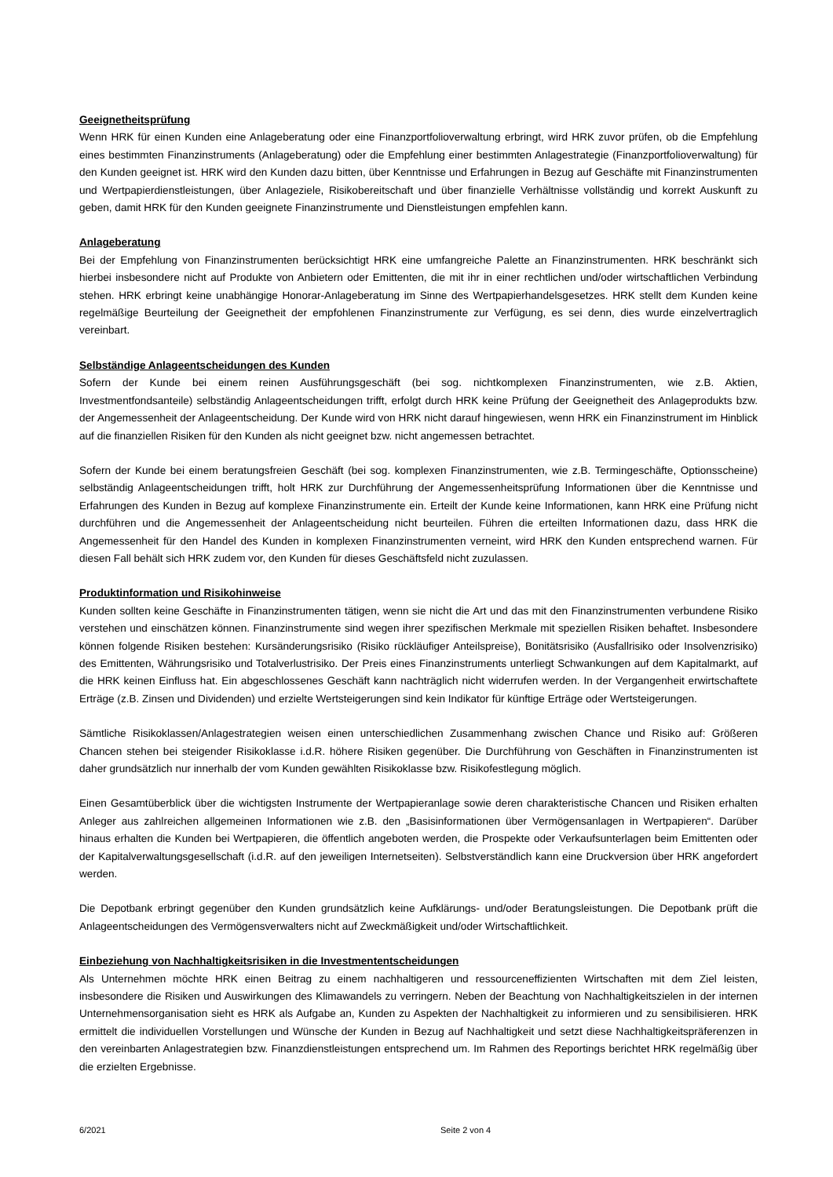Geeignetheitsprüfung
Wenn HRK für einen Kunden eine Anlageberatung oder eine Finanzportfolioverwaltung erbringt, wird HRK zuvor prüfen, ob die Empfehlung eines bestimmten Finanzinstruments (Anlageberatung) oder die Empfehlung einer bestimmten Anlagestrategie (Finanzportfolioverwaltung) für den Kunden geeignet ist. HRK wird den Kunden dazu bitten, über Kenntnisse und Erfahrungen in Bezug auf Geschäfte mit Finanzinstrumenten und Wertpapierdienstleistungen, über Anlageziele, Risikobereitschaft und über finanzielle Verhältnisse vollständig und korrekt Auskunft zu geben, damit HRK für den Kunden geeignete Finanzinstrumente und Dienstleistungen empfehlen kann.
Anlageberatung
Bei der Empfehlung von Finanzinstrumenten berücksichtigt HRK eine umfangreiche Palette an Finanzinstrumenten. HRK beschränkt sich hierbei insbesondere nicht auf Produkte von Anbietern oder Emittenten, die mit ihr in einer rechtlichen und/oder wirtschaftlichen Verbindung stehen. HRK erbringt keine unabhängige Honorar-Anlageberatung im Sinne des Wertpapierhandelsgesetzes. HRK stellt dem Kunden keine regelmäßige Beurteilung der Geeignetheit der empfohlenen Finanzinstrumente zur Verfügung, es sei denn, dies wurde einzelvertraglich vereinbart.
Selbständige Anlageentscheidungen des Kunden
Sofern der Kunde bei einem reinen Ausführungsgeschäft (bei sog. nichtkomplexen Finanzinstrumenten, wie z.B. Aktien, Investmentfondsanteile) selbständig Anlageentscheidungen trifft, erfolgt durch HRK keine Prüfung der Geeignetheit des Anlageprodukts bzw. der Angemessenheit der Anlageentscheidung. Der Kunde wird von HRK nicht darauf hingewiesen, wenn HRK ein Finanzinstrument im Hinblick auf die finanziellen Risiken für den Kunden als nicht geeignet bzw. nicht angemessen betrachtet.
Sofern der Kunde bei einem beratungsfreien Geschäft (bei sog. komplexen Finanzinstrumenten, wie z.B. Termingeschäfte, Optionsscheine) selbständig Anlageentscheidungen trifft, holt HRK zur Durchführung der Angemessenheitsprüfung Informationen über die Kenntnisse und Erfahrungen des Kunden in Bezug auf komplexe Finanzinstrumente ein. Erteilt der Kunde keine Informationen, kann HRK eine Prüfung nicht durchführen und die Angemessenheit der Anlageentscheidung nicht beurteilen. Führen die erteilten Informationen dazu, dass HRK die Angemessenheit für den Handel des Kunden in komplexen Finanzinstrumenten verneint, wird HRK den Kunden entsprechend warnen. Für diesen Fall behält sich HRK zudem vor, den Kunden für dieses Geschäftsfeld nicht zuzulassen.
Produktinformation und Risikohinweise
Kunden sollten keine Geschäfte in Finanzinstrumenten tätigen, wenn sie nicht die Art und das mit den Finanzinstrumenten verbundene Risiko verstehen und einschätzen können. Finanzinstrumente sind wegen ihrer spezifischen Merkmale mit speziellen Risiken behaftet. Insbesondere können folgende Risiken bestehen: Kursänderungsrisiko (Risiko rückläufiger Anteilspreise), Bonitätsrisiko (Ausfallrisiko oder Insolvenzrisiko) des Emittenten, Währungsrisiko und Totalverlustrisiko. Der Preis eines Finanzinstruments unterliegt Schwankungen auf dem Kapitalmarkt, auf die HRK keinen Einfluss hat. Ein abgeschlossenes Geschäft kann nachträglich nicht widerrufen werden. In der Vergangenheit erwirtschaftete Erträge (z.B. Zinsen und Dividenden) und erzielte Wertsteigerungen sind kein Indikator für künftige Erträge oder Wertsteigerungen.
Sämtliche Risikoklassen/Anlagestrategien weisen einen unterschiedlichen Zusammenhang zwischen Chance und Risiko auf: Größeren Chancen stehen bei steigender Risikoklasse i.d.R. höhere Risiken gegenüber. Die Durchführung von Geschäften in Finanzinstrumenten ist daher grundsätzlich nur innerhalb der vom Kunden gewählten Risikoklasse bzw. Risikofestlegung möglich.
Einen Gesamtüberblick über die wichtigsten Instrumente der Wertpapieranlage sowie deren charakteristische Chancen und Risiken erhalten Anleger aus zahlreichen allgemeinen Informationen wie z.B. den „Basisinformationen über Vermögensanlagen in Wertpapieren“. Darüber hinaus erhalten die Kunden bei Wertpapieren, die öffentlich angeboten werden, die Prospekte oder Verkaufsunterlagen beim Emittenten oder der Kapitalverwaltungsgesellschaft (i.d.R. auf den jeweiligen Internetseiten). Selbstverständlich kann eine Druckversion über HRK angefordert werden.
Die Depotbank erbringt gegenüber den Kunden grundsätzlich keine Aufklärungs- und/oder Beratungsleistungen. Die Depotbank prüft die Anlageentscheidungen des Vermögensverwalters nicht auf Zweckmäßigkeit und/oder Wirtschaftlichkeit.
Einbeziehung von Nachhaltigkeitsrisiken in die Investmententscheidungen
Als Unternehmen möchte HRK einen Beitrag zu einem nachhaltigeren und ressourceneffizienten Wirtschaften mit dem Ziel leisten, insbesondere die Risiken und Auswirkungen des Klimawandels zu verringern. Neben der Beachtung von Nachhaltigkeitszielen in der internen Unternehmensorganisation sieht es HRK als Aufgabe an, Kunden zu Aspekten der Nachhaltigkeit zu informieren und zu sensibilisieren. HRK ermittelt die individuellen Vorstellungen und Wünsche der Kunden in Bezug auf Nachhaltigkeit und setzt diese Nachhaltigkeitspräferenzen in den vereinbarten Anlagestrategien bzw. Finanzdienstleistungen entsprechend um. Im Rahmen des Reportings berichtet HRK regelmäßig über die erzielten Ergebnisse.
6/2021 Seite 2 von 4